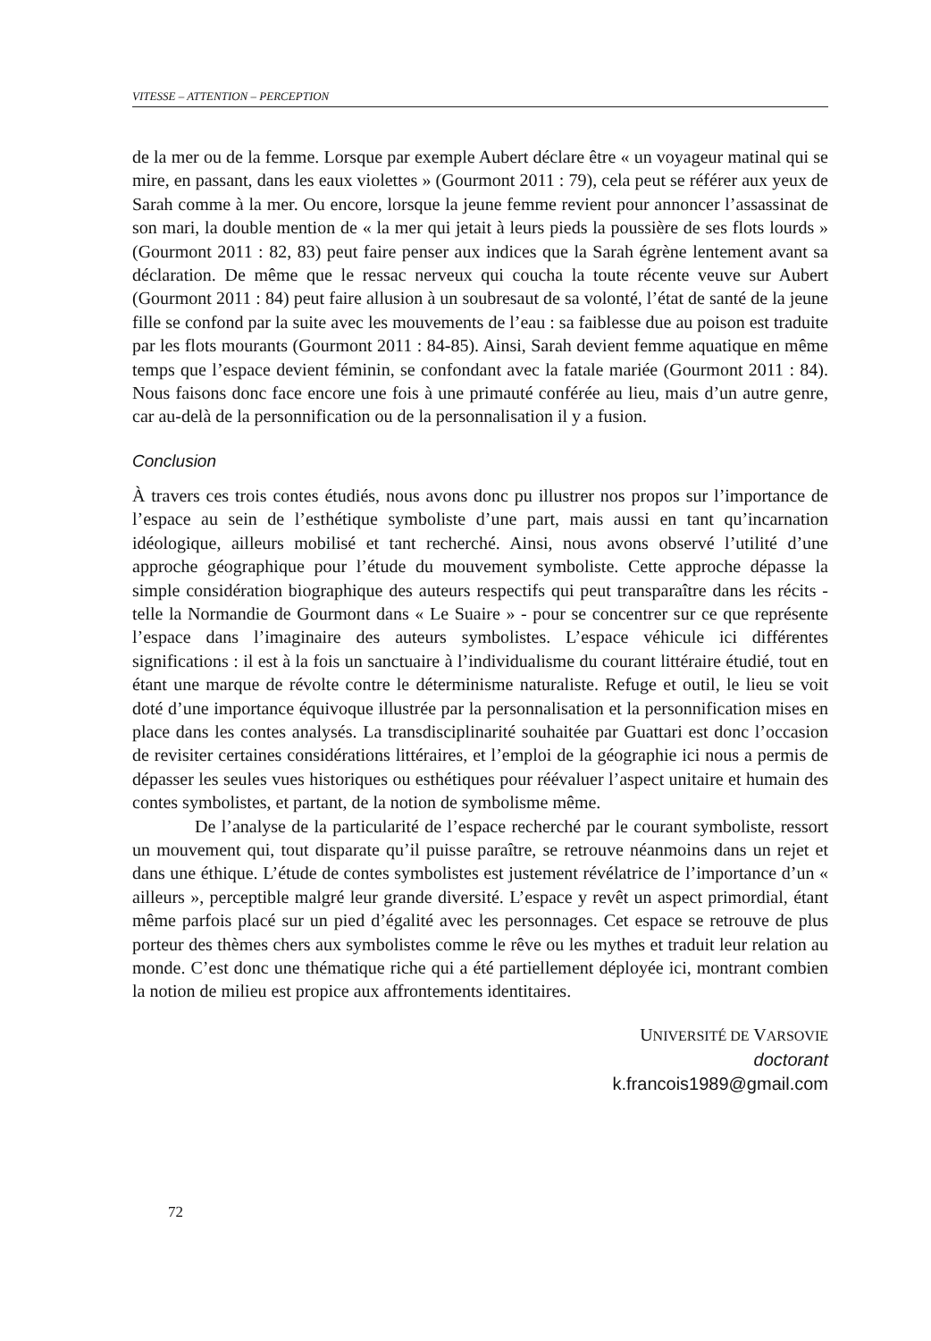VITESSE – ATTENTION – PERCEPTION
de la mer ou de la femme. Lorsque par exemple Aubert déclare être « un voyageur matinal qui se mire, en passant, dans les eaux violettes » (Gourmont 2011 : 79), cela peut se référer aux yeux de Sarah comme à la mer. Ou encore, lorsque la jeune femme revient pour annoncer l’assassinat de son mari, la double mention de « la mer qui jetait à leurs pieds la poussière de ses flots lourds » (Gourmont 2011 : 82, 83) peut faire penser aux indices que la Sarah égrène lentement avant sa déclaration. De même que le ressac nerveux qui coucha la toute récente veuve sur Aubert (Gourmont 2011 : 84) peut faire allusion à un soubresaut de sa volonté, l’état de santé de la jeune fille se confond par la suite avec les mouvements de l’eau : sa faiblesse due au poison est traduite par les flots mourants (Gourmont 2011 : 84-85). Ainsi, Sarah devient femme aquatique en même temps que l’espace devient féminin, se confondant avec la fatale mariée (Gourmont 2011 : 84). Nous faisons donc face encore une fois à une primauté conférée au lieu, mais d’un autre genre, car au-delà de la personnification ou de la personnalisation il y a fusion.
Conclusion
À travers ces trois contes étudiés, nous avons donc pu illustrer nos propos sur l’importance de l’espace au sein de l’esthétique symboliste d’une part, mais aussi en tant qu’incarnation idéologique, ailleurs mobilisé et tant recherché. Ainsi, nous avons observé l’utilité d’une approche géographique pour l’étude du mouvement symboliste. Cette approche dépasse la simple considération biographique des auteurs respectifs qui peut transparaître dans les récits - telle la Normandie de Gourmont dans « Le Suaire » - pour se concentrer sur ce que représente l’espace dans l’imaginaire des auteurs symbolistes. L’espace véhicule ici différentes significations : il est à la fois un sanctuaire à l’individualisme du courant littéraire étudié, tout en étant une marque de révolte contre le déterminisme naturaliste. Refuge et outil, le lieu se voit doté d’une importance équivoque illustrée par la personnalisation et la personnification mises en place dans les contes analysés. La transdisciplinarité souhaitée par Guattari est donc l’occasion de revisiter certaines considérations littéraires, et l’emploi de la géographie ici nous a permis de dépasser les seules vues historiques ou esthétiques pour réévaluer l’aspect unitaire et humain des contes symbolistes, et partant, de la notion de symbolisme même.
De l’analyse de la particularité de l’espace recherché par le courant symboliste, ressort un mouvement qui, tout disparate qu’il puisse paraître, se retrouve néanmoins dans un rejet et dans une éthique. L’étude de contes symbolistes est justement révélatrice de l’importance d’un « ailleurs », perceptible malgré leur grande diversité. L’espace y revêt un aspect primordial, étant même parfois placé sur un pied d’égalité avec les personnages. Cet espace se retrouve de plus porteur des thèmes chers aux symbolistes comme le rêve ou les mythes et traduit leur relation au monde. C’est donc une thématique riche qui a été partiellement déployée ici, montrant combien la notion de milieu est propice aux affrontements identitaires.
UNIVERSITÉ DE VARSOVIE
doctorant
k.francois1989@gmail.com
72